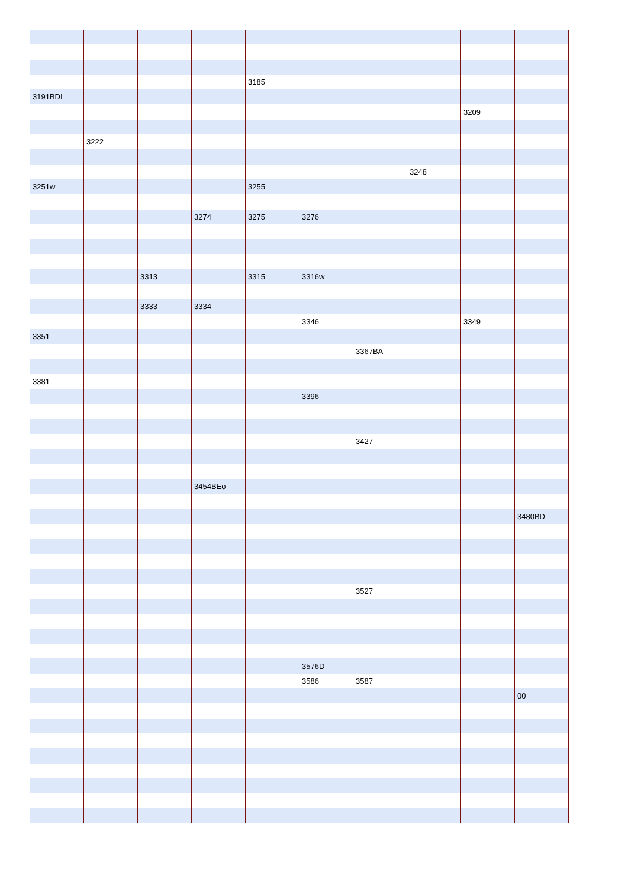| | | | | 3185 | | | | | |
| 3191BDI | | | | | | | | | |
| | | | | | | | | 3209 | |
| | 3222 | | | | | | | | |
| | | | | | | | 3248 | | |
| 3251w | | | | 3255 | | | | | |
| | | | 3274 | 3275 | 3276 | | | | |
| | | 3313 | | 3315 | 3316w | | | | |
| | | 3333 | 3334 | | | | | | |
| | | | | | 3346 | | | 3349 | |
| 3351 | | | | | | | | | |
| | | | | | | 3367BA | | | |
| 3381 | | | | | | | | | |
| | | | | | 3396 | | | | |
| | | | | | | 3427 | | | |
| | | | 3454BEo | | | | | | |
| | | | | | | | | | 3480BD |
| | | | | | | 3527 | | | |
| | | | | | 3576D | | | | |
| | | | | | 3586 | 3587 | | | |
| | | | | | | | | | 00 |